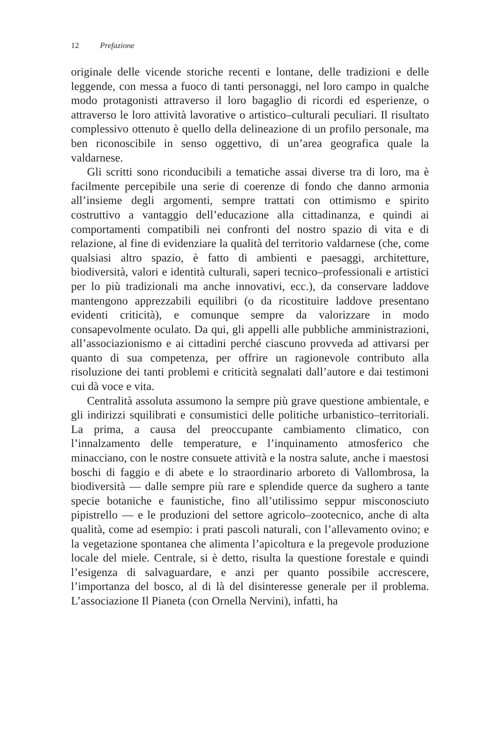12 Prefazione
originale delle vicende storiche recenti e lontane, delle tradizioni e delle leggende, con messa a fuoco di tanti personaggi, nel loro campo in qualche modo protagonisti attraverso il loro bagaglio di ricordi ed esperienze, o attraverso le loro attività lavorative o artistico–culturali peculiari. Il risultato complessivo ottenuto è quello della delineazione di un profilo personale, ma ben riconoscibile in senso oggettivo, di un’area geografica quale la valdarnese.
Gli scritti sono riconducibili a tematiche assai diverse tra di loro, ma è facilmente percepibile una serie di coerenze di fondo che danno armonia all’insieme degli argomenti, sempre trattati con ottimismo e spirito costruttivo a vantaggio dell’educazione alla cittadinanza, e quindi ai comportamenti compatibili nei confronti del nostro spazio di vita e di relazione, al fine di evidenziare la qualità del territorio valdarnese (che, come qualsiasi altro spazio, è fatto di ambienti e paesaggi, architetture, biodiversità, valori e identità culturali, saperi tecnico–professionali e artistici per lo più tradizionali ma anche innovativi, ecc.), da conservare laddove mantengono apprezzabili equilibri (o da ricostituire laddove presentano evidenti criticità), e comunque sempre da valorizzare in modo consapevolmente oculato. Da qui, gli appelli alle pubbliche amministrazioni, all’associazionismo e ai cittadini perché ciascuno provveda ad attivarsi per quanto di sua competenza, per offrire un ragionevole contributo alla risoluzione dei tanti problemi e criticità segnalati dall’autore e dai testimoni cui dà voce e vita.
Centralità assoluta assumono la sempre più grave questione ambientale, e gli indirizzi squilibrati e consumistici delle politiche urbanistico–territoriali. La prima, a causa del preoccupante cambiamento climatico, con l’innalzamento delle temperature, e l’inquinamento atmosferico che minacciano, con le nostre consuete attività e la nostra salute, anche i maestosi boschi di faggio e di abete e lo straordinario arboreto di Vallombrosa, la biodiversità — dalle sempre più rare e splendide querce da sughero a tante specie botaniche e faunistiche, fino all’utilissimo seppur misconosciuto pipistrello — e le produzioni del settore agricolo–zootecnico, anche di alta qualità, come ad esempio: i prati pascoli naturali, con l’allevamento ovino; e la vegetazione spontanea che alimenta l’apicoltura e la pregevole produzione locale del miele. Centrale, si è detto, risulta la questione forestale e quindi l’esigenza di salvaguardare, e anzi per quanto possibile accrescere, l’importanza del bosco, al di là del disinteresse generale per il problema. L’associazione Il Pianeta (con Ornella Nervini), infatti, ha